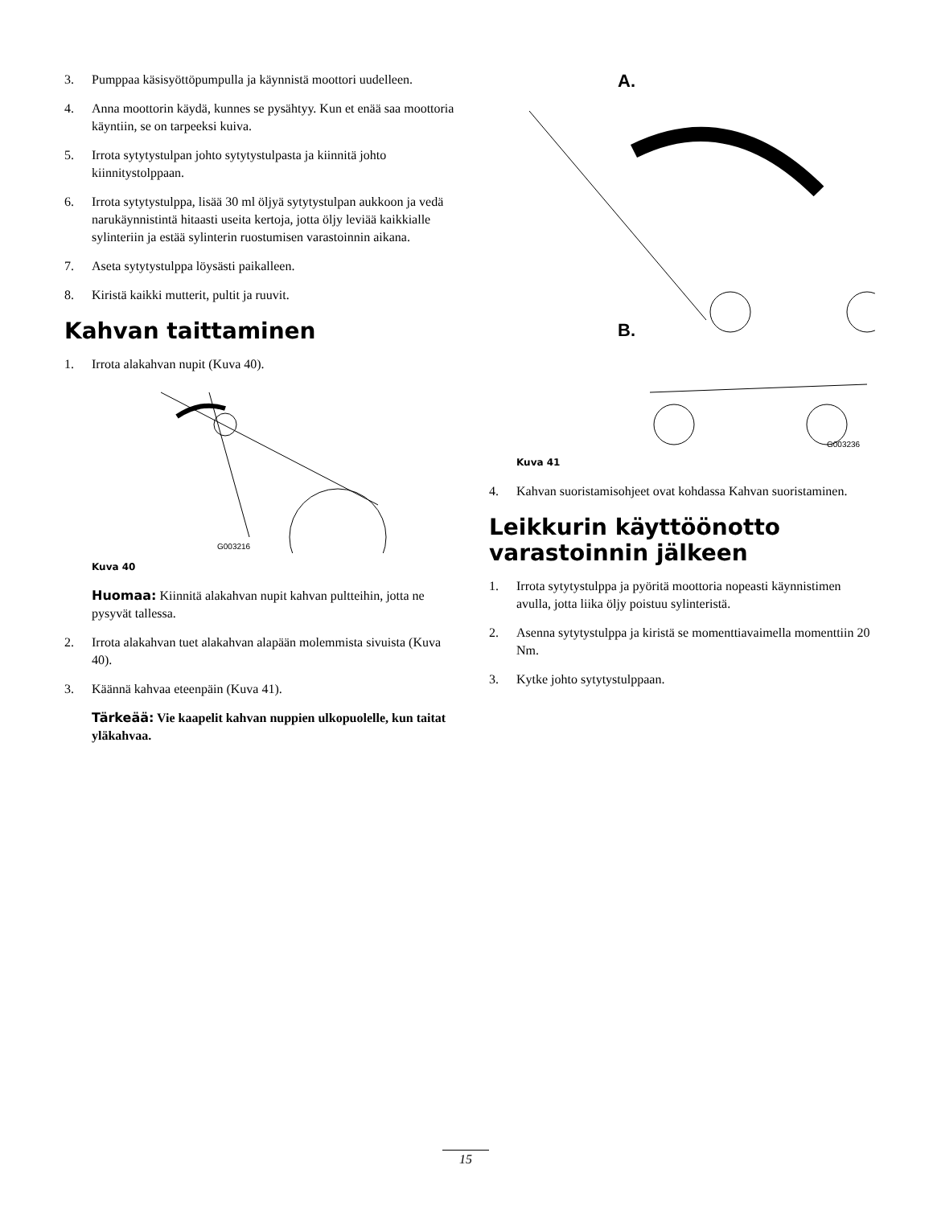3. Pumppaa käsisyöttöpumpulla ja käynnistä moottori uudelleen.
4. Anna moottorin käydä, kunnes se pysähtyy. Kun et enää saa moottoria käyntiin, se on tarpeeksi kuiva.
5. Irrota sytytystulpan johto sytytystulpasta ja kiinnitä johto kiinnitystolppaan.
6. Irrota sytytystulppa, lisää 30 ml öljyä sytytystulpan aukkoon ja vedä narukäynnistintä hitaasti useita kertoja, jotta öljy leviää kaikkialle sylinteriin ja estää sylinterin ruostumisen varastoinnin aikana.
7. Aseta sytytystulppa löysästi paikalleen.
8. Kiristä kaikki mutterit, pultit ja ruuvit.
Kahvan taittaminen
1. Irrota alakahvan nupit (Kuva 40).
G003216
Kuva 40
Huomaa: Kiinnitä alakahvan nupit kahvan pultteihin, jotta ne pysyvät tallessa.
2. Irrota alakahvan tuet alakahvan alapään molemmista sivuista (Kuva 40).
3. Käännä kahvaa eteenpäin (Kuva 41).
Tärkeää: Vie kaapelit kahvan nuppien ulkopuolelle, kun taitat yläkahvaa.
A.
B.
G003236
Kuva 41
4. Kahvan suoristamisohjeet ovat kohdassa Kahvan suoristaminen.
Leikkurin käyttöönotto varastoinnin jälkeen
1. Irrota sytytystulppa ja pyöritä moottoria nopeasti käynnistimen avulla, jotta liika öljy poistuu sylinteristä.
2. Asenna sytytystulppa ja kiristä se momenttiavaimella momenttiin 20 Nm.
3. Kytke johto sytytystulppaan.
15